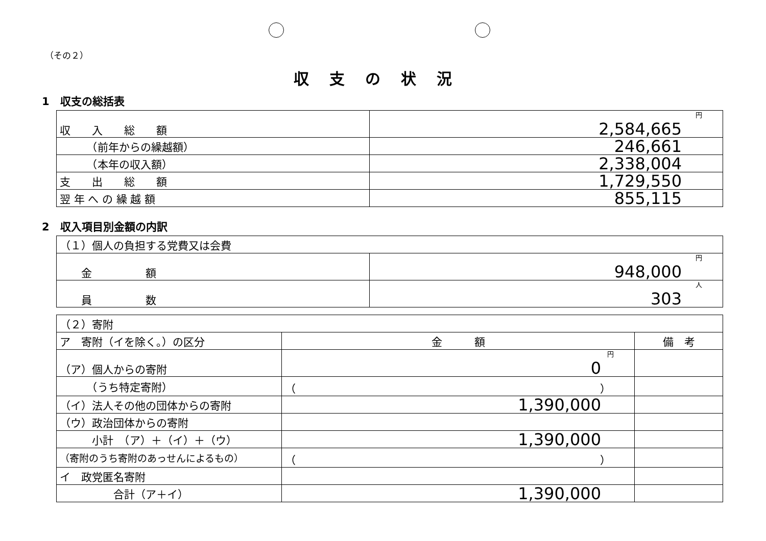（その２）
収支の状況
1　収支の総括表
| 収 入 総 額 | 円 2,584,665 |
| （前年からの繰越額） | 246,661 |
| （本年の収入額） | 2,338,004 |
| 支 出 総 額 | 1,729,550 |
| 翌 年 へ の 繰 越 額 | 855,115 |
2　収入項目別金額の内訳
| （１）個人の負担する党費又は会費 | |
| 金 額 | 円 948,000 |
| 員 数 | 人 303 |
| （２）寄附 | | |
| ア 寄附（イを除く。）の区分 | 金 額 | 備 考 |
| （ア）個人からの寄附 | 円 0 | |
| （うち特定寄附） | （ ） | |
| （イ）法人その他の団体からの寄附 | 1,390,000 | |
| （ウ）政治団体からの寄附 | | |
| 小計 （ア）＋（イ）＋（ウ） | 1,390,000 | |
| （寄附のうち寄附のあっせんによるもの） | （ ） | |
| イ 政党匿名寄附 | | |
| 合計（ア＋イ） | 1,390,000 | |